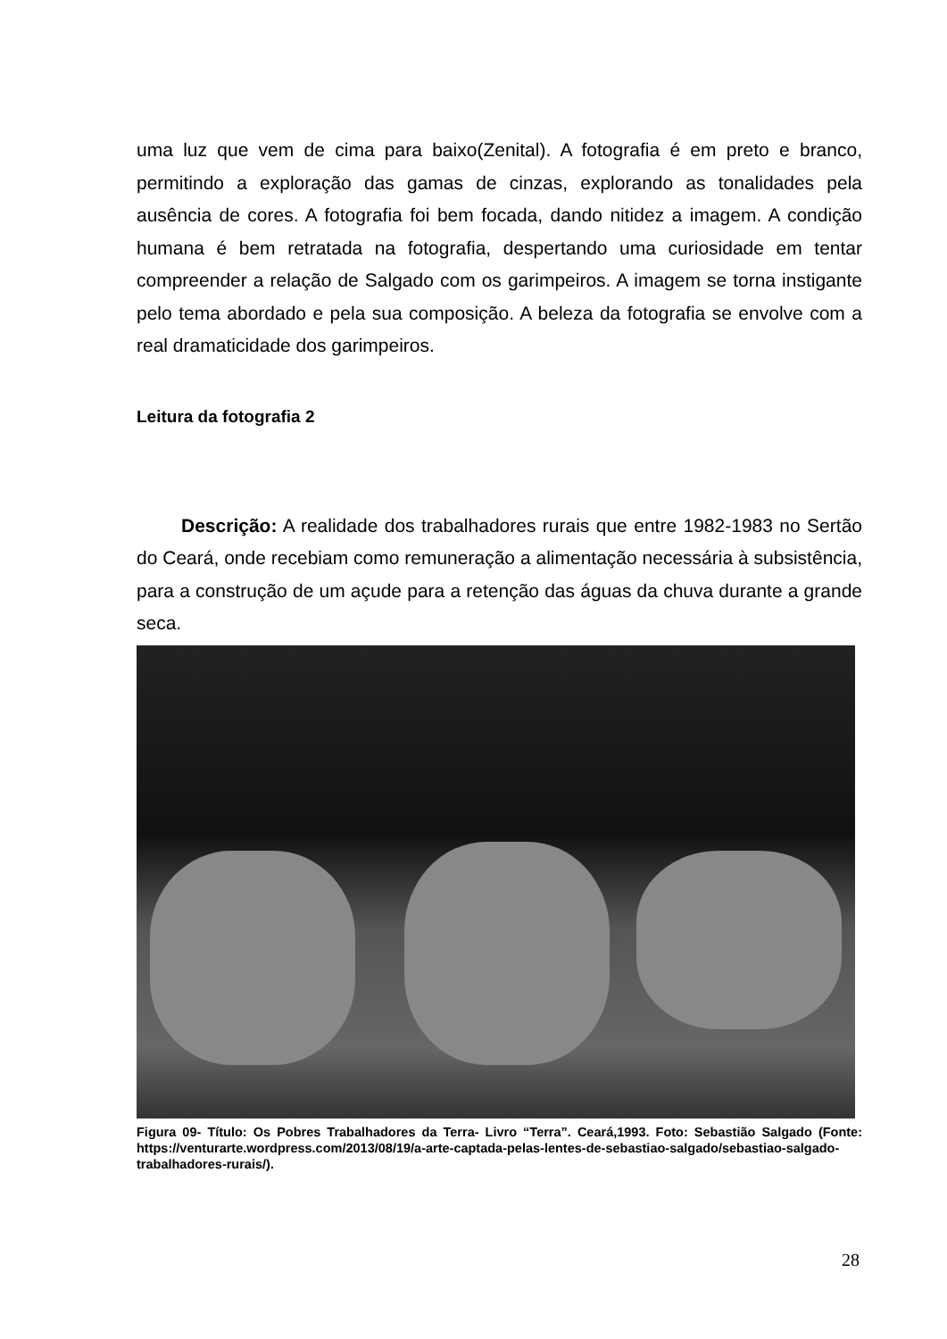uma luz que vem de cima para baixo(Zenital). A fotografia é em preto e branco, permitindo a exploração das gamas de cinzas, explorando as tonalidades pela ausência de cores. A fotografia foi bem focada, dando nitidez a imagem. A condição humana é bem retratada na fotografia, despertando uma curiosidade em tentar compreender a relação de Salgado com os garimpeiros. A imagem se torna instigante pelo tema abordado e pela sua composição. A beleza da fotografia se envolve com a real dramaticidade dos garimpeiros.
Leitura da fotografia 2
Descrição: A realidade dos trabalhadores rurais que entre 1982-1983 no Sertão do Ceará, onde recebiam como remuneração a alimentação necessária à subsistência, para a construção de um açude para a retenção das águas da chuva durante a grande seca.
Figura 09- Título: Os Pobres Trabalhadores da Terra- Livro “Terra”. Ceará,1993. Foto: Sebastião Salgado (Fonte: https://venturarte.wordpress.com/2013/08/19/a-arte-captada-pelas-lentes-de-sebastiao-salgado/sebastiao-salgado-trabalhadores-rurais/).
28